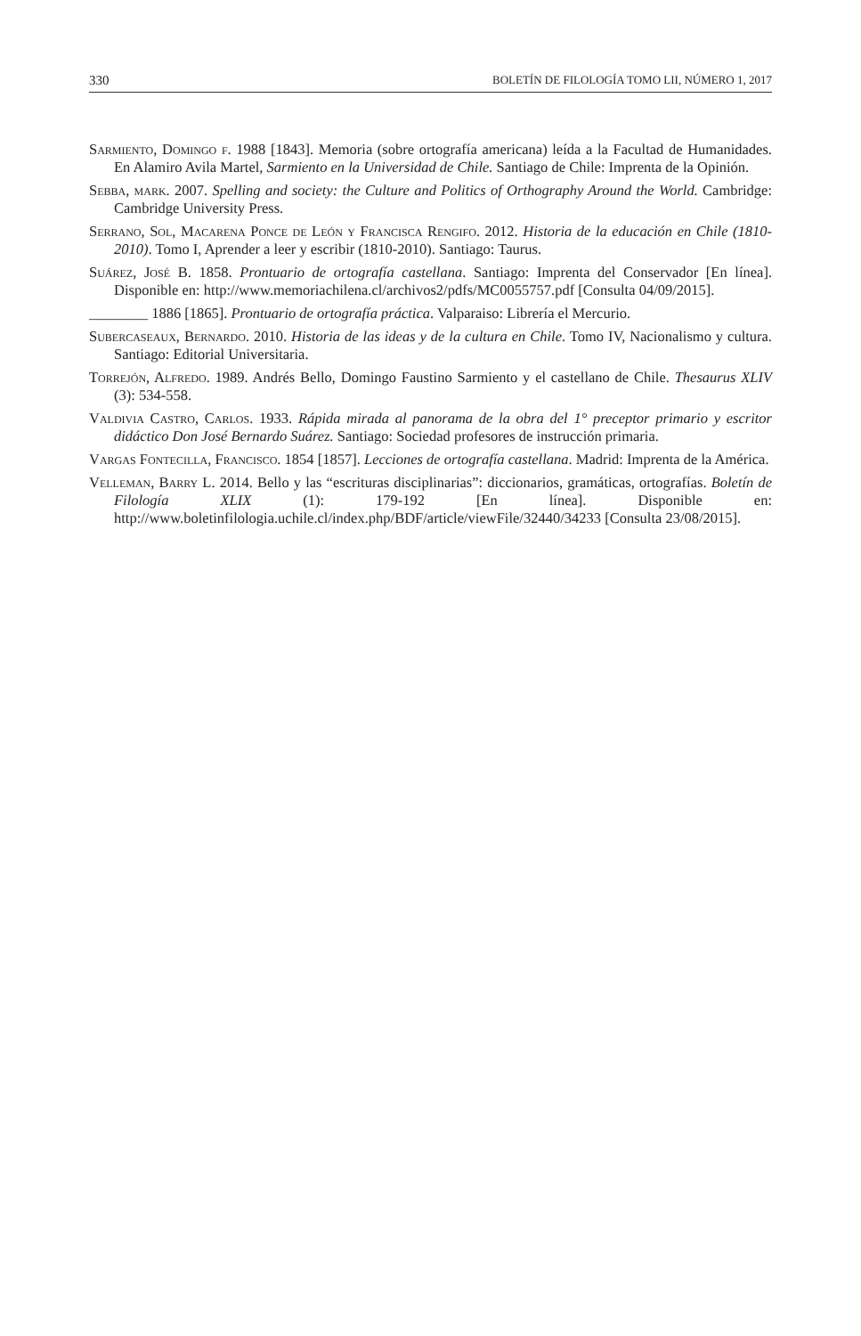330 BOLETÍN DE FILOLOGÍA TOMO LII, NÚMERO 1, 2017
Sarmiento, Domingo f. 1988 [1843]. Memoria (sobre ortografía americana) leída a la Facultad de Humanidades. En Alamiro Avila Martel, Sarmiento en la Universidad de Chile. Santiago de Chile: Imprenta de la Opinión.
Sebba, mark. 2007. Spelling and society: the Culture and Politics of Orthography Around the World. Cambridge: Cambridge University Press.
Serrano, Sol, Macarena Ponce de León y Francisca Rengifo. 2012. Historia de la educación en Chile (1810-2010). Tomo I, Aprender a leer y escribir (1810-2010). Santiago: Taurus.
Suárez, José B. 1858. Prontuario de ortografía castellana. Santiago: Imprenta del Conservador [En línea]. Disponible en: http://www.memoriachilena.cl/archivos2/pdfs/MC0055757.pdf [Consulta 04/09/2015].
________ 1886 [1865]. Prontuario de ortografía práctica. Valparaiso: Librería el Mercurio.
Subercaseaux, Bernardo. 2010. Historia de las ideas y de la cultura en Chile. Tomo IV, Nacionalismo y cultura. Santiago: Editorial Universitaria.
Torrejón, Alfredo. 1989. Andrés Bello, Domingo Faustino Sarmiento y el castellano de Chile. Thesaurus XLIV (3): 534-558.
Valdivia Castro, Carlos. 1933. Rápida mirada al panorama de la obra del 1° preceptor primario y escritor didáctico Don José Bernardo Suárez. Santiago: Sociedad profesores de instrucción primaria.
Vargas Fontecilla, Francisco. 1854 [1857]. Lecciones de ortografía castellana. Madrid: Imprenta de la América.
Velleman, Barry L. 2014. Bello y las “escrituras disciplinarias”: diccionarios, gramáticas, ortografías. Boletín de Filología XLIX (1): 179-192 [En línea]. Disponible en: http://www.boletinfilologia.uchile.cl/index.php/BDF/article/viewFile/32440/34233 [Consulta 23/08/2015].